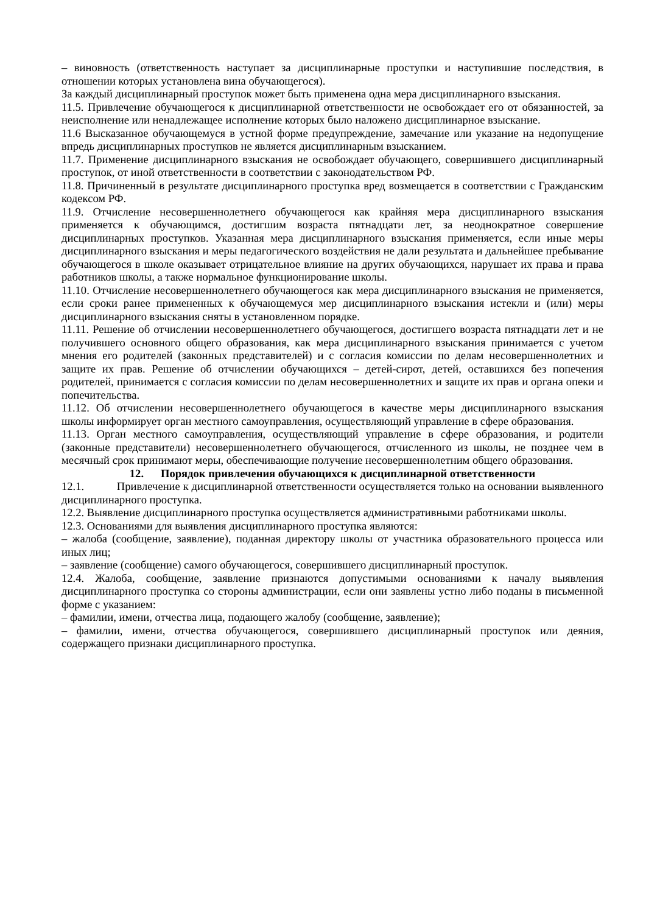– виновность (ответственность наступает за дисциплинарные проступки и наступившие последствия, в отношении которых установлена вина обучающегося).
За каждый дисциплинарный проступок может быть применена одна мера дисциплинарного взыскания.
11.5. Привлечение обучающегося к дисциплинарной ответственности не освобождает его от обязанностей, за неисполнение или ненадлежащее исполнение которых было наложено дисциплинарное взыскание.
11.6 Высказанное обучающемуся в устной форме предупреждение, замечание или указание на недопущение впредь дисциплинарных проступков не является дисциплинарным взысканием.
11.7. Применение дисциплинарного взыскания не освобождает обучающего, совершившего дисциплинарный проступок, от иной ответственности в соответствии с законодательством РФ.
11.8. Причиненный в результате дисциплинарного проступка вред возмещается в соответствии с Гражданским кодексом РФ.
11.9. Отчисление несовершеннолетнего обучающегося как крайняя мера дисциплинарного взыскания применяется к обучающимся, достигшим возраста пятнадцати лет, за неоднократное совершение дисциплинарных проступков. Указанная мера дисциплинарного взыскания применяется, если иные меры дисциплинарного взыскания и меры педагогического воздействия не дали результата и дальнейшее пребывание обучающегося в школе оказывает отрицательное влияние на других обучающихся, нарушает их права и права работников школы, а также нормальное функционирование школы.
11.10. Отчисление несовершеннолетнего обучающегося как мера дисциплинарного взыскания не применяется, если сроки ранее примененных к обучающемуся мер дисциплинарного взыскания истекли и (или) меры дисциплинарного взыскания сняты в установленном порядке.
11.11. Решение об отчислении несовершеннолетнего обучающегося, достигшего возраста пятнадцати лет и не получившего основного общего образования, как мера дисциплинарного взыскания принимается с учетом мнения его родителей (законных представителей) и с согласия комиссии по делам несовершеннолетних и защите их прав. Решение об отчислении обучающихся – детей-сирот, детей, оставшихся без попечения родителей, принимается с согласия комиссии по делам несовершеннолетних и защите их прав и органа опеки и попечительства.
11.12. Об отчислении несовершеннолетнего обучающегося в качестве меры дисциплинарного взыскания школы информирует орган местного самоуправления, осуществляющий управление в сфере образования.
11.13. Орган местного самоуправления, осуществляющий управление в сфере образования, и родители (законные представители) несовершеннолетнего обучающегося, отчисленного из школы, не позднее чем в месячный срок принимают меры, обеспечивающие получение несовершеннолетним общего образования.
12. Порядок привлечения обучающихся к дисциплинарной ответственности
12.1. Привлечение к дисциплинарной ответственности осуществляется только на основании выявленного дисциплинарного проступка.
12.2. Выявление дисциплинарного проступка осуществляется административными работниками школы.
12.3. Основаниями для выявления дисциплинарного проступка являются:
– жалоба (сообщение, заявление), поданная директору школы от участника образовательного процесса или иных лиц;
– заявление (сообщение) самого обучающегося, совершившего дисциплинарный проступок.
12.4. Жалоба, сообщение, заявление признаются допустимыми основаниями к началу выявления дисциплинарного проступка со стороны администрации, если они заявлены устно либо поданы в письменной форме с указанием:
– фамилии, имени, отчества лица, подающего жалобу (сообщение, заявление);
– фамилии, имени, отчества обучающегося, совершившего дисциплинарный проступок или деяния, содержащего признаки дисциплинарного проступка.